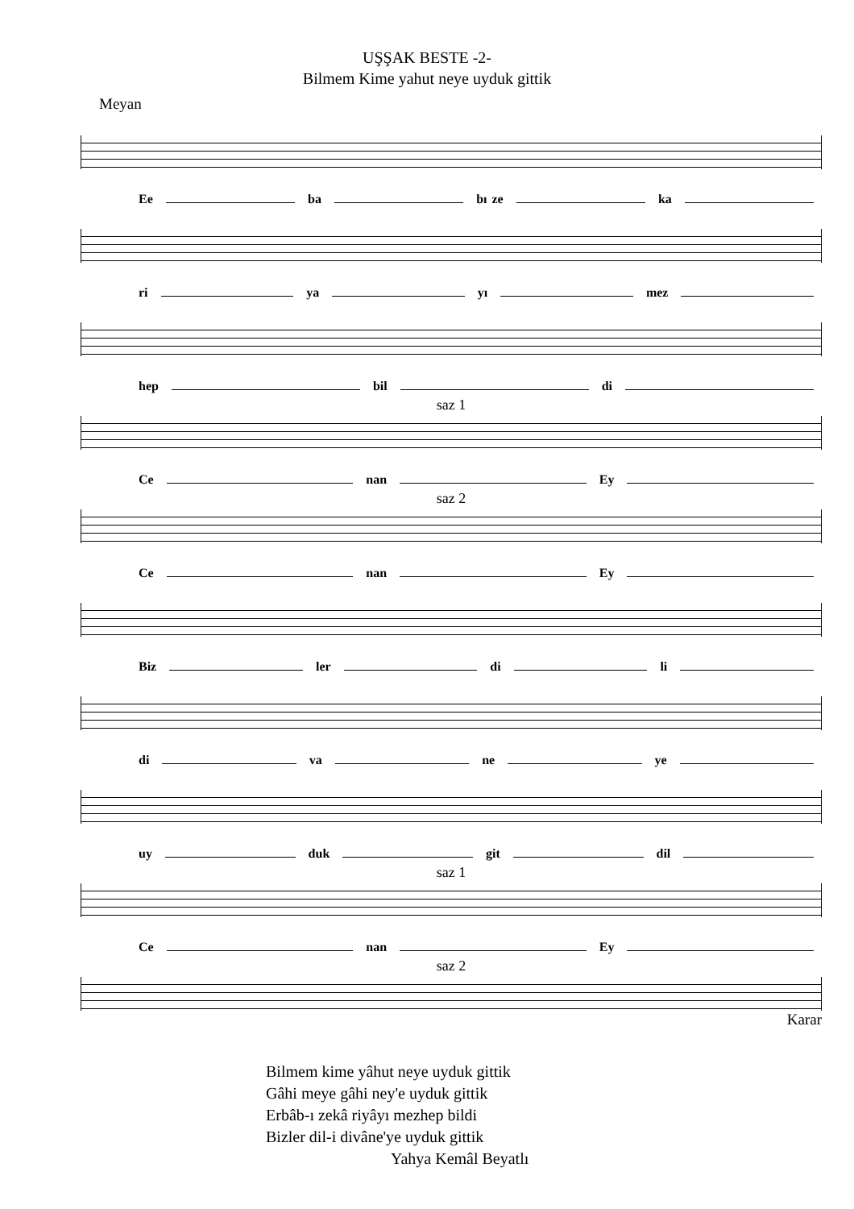UŞŞAK BESTE -2-
Bilmem Kime yahut neye uyduk gittik
Meyan
Ee ba bı ze ka
ri ya yı mez
hep bil di
saz 1
Ce nan Ey
saz 2
Ce nan Ey
Biz ler di li
di va ne ye
uy duk git dil
saz 1
Ce nan Ey
saz 2
Karar
Bilmem kime yâhut neye uyduk gittik
Gâhi meye gâhi ney'e uyduk gittik
Erbâb-ı zekâ riyâyı mezhep bildi
Bizler dil-i divâne'ye uyduk gittik
Yahya Kemâl Beyatlı